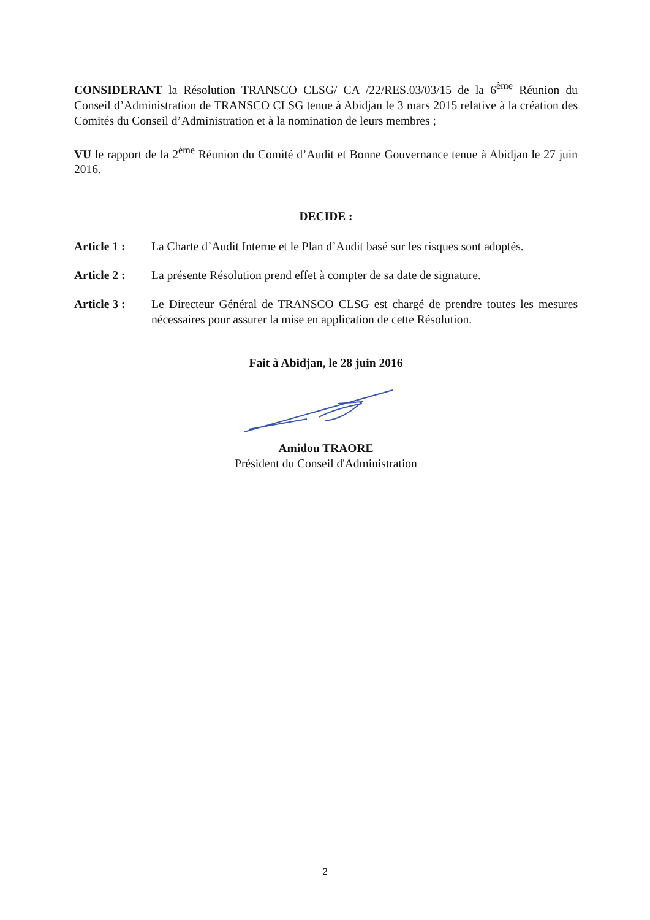CONSIDERANT la Résolution TRANSCO CLSG/ CA /22/RES.03/03/15 de la 6<sup>ème</sup> Réunion du Conseil d’Administration de TRANSCO CLSG tenue à Abidjan le 3 mars 2015 relative à la création des Comités du Conseil d’Administration et à la nomination de leurs membres ;
VU le rapport de la 2<sup>ème</sup> Réunion du Comité d’Audit et Bonne Gouvernance tenue à Abidjan le 27 juin 2016.
DECIDE :
Article 1 : La Charte d’Audit Interne et le Plan d’Audit basé sur les risques sont adoptés.
Article 2 : La présente Résolution prend effet à compter de sa date de signature.
Article 3 : Le Directeur Général de TRANSCO CLSG est chargé de prendre toutes les mesures nécessaires pour assurer la mise en application de cette Résolution.
Fait à Abidjan, le 28 juin 2016
Amidou TRAORE
Président du Conseil d'Administration
2